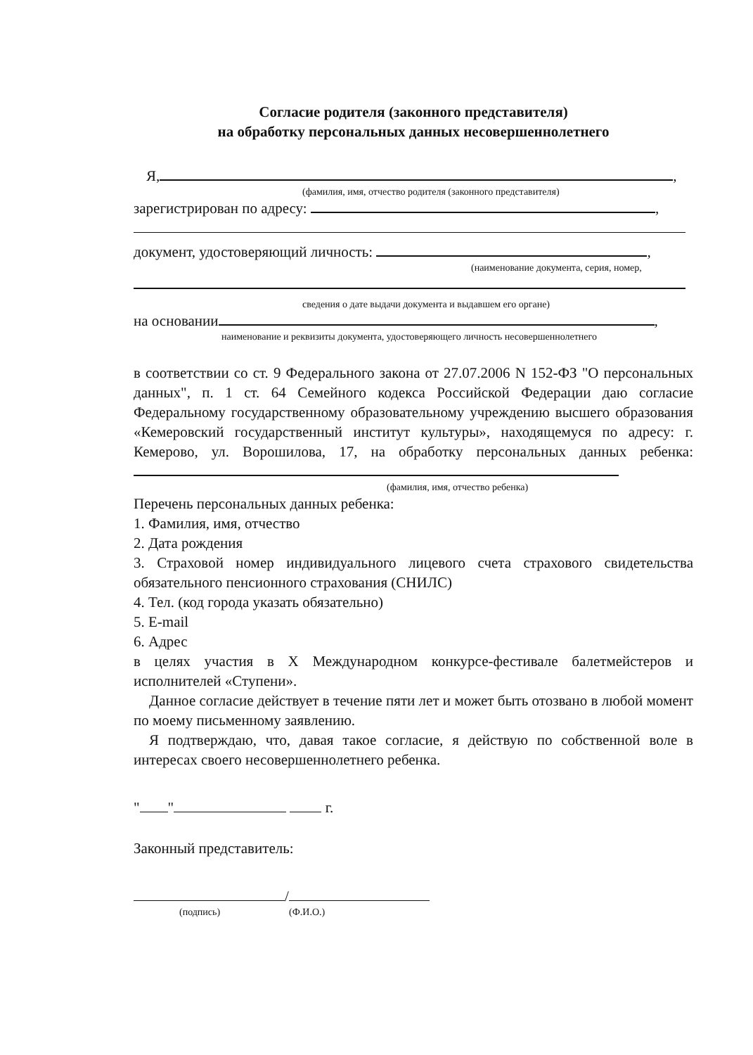Согласие родителя (законного представителя)
на обработку персональных данных несовершеннолетнего
Я, ,
(фамилия, имя, отчество родителя (законного представителя)
зарегистрирован по адресу: ,
документ, удостоверяющий личность: ,
(наименование документа, серия, номер,
сведения о дате выдачи документа и выдавшем его органе)
на основании ,
наименование и реквизиты документа, удостоверяющего личность несовершеннолетнего
в соответствии со ст. 9 Федерального закона от 27.07.2006 N 152-ФЗ "О персональных данных", п. 1 ст. 64 Семейного кодекса Российской Федерации даю согласие Федеральному государственному образовательному учреждению высшего образования «Кемеровский государственный институт культуры», находящемуся по адресу: г. Кемерово, ул. Ворошилова, 17, на обработку персональных данных ребенка:
(фамилия, имя, отчество ребенка)
Перечень персональных данных ребенка:
1. Фамилия, имя, отчество
2. Дата рождения
3. Страховой номер индивидуального лицевого счета страхового свидетельства обязательного пенсионного страхования (СНИЛС)
4. Тел. (код города указать обязательно)
5. E-mail
6. Адрес
в целях участия в X Международном конкурсе-фестивале балетмейстеров и исполнителей «Ступени».
Данное согласие действует в течение пяти лет и может быть отозвано в любой момент по моему письменному заявлению.
Я подтверждаю, что, давая такое согласие, я действую по собственной воле в интересах своего несовершеннолетнего ребенка.
" " г.
Законный представитель:
/
(подпись) (Ф.И.О.)